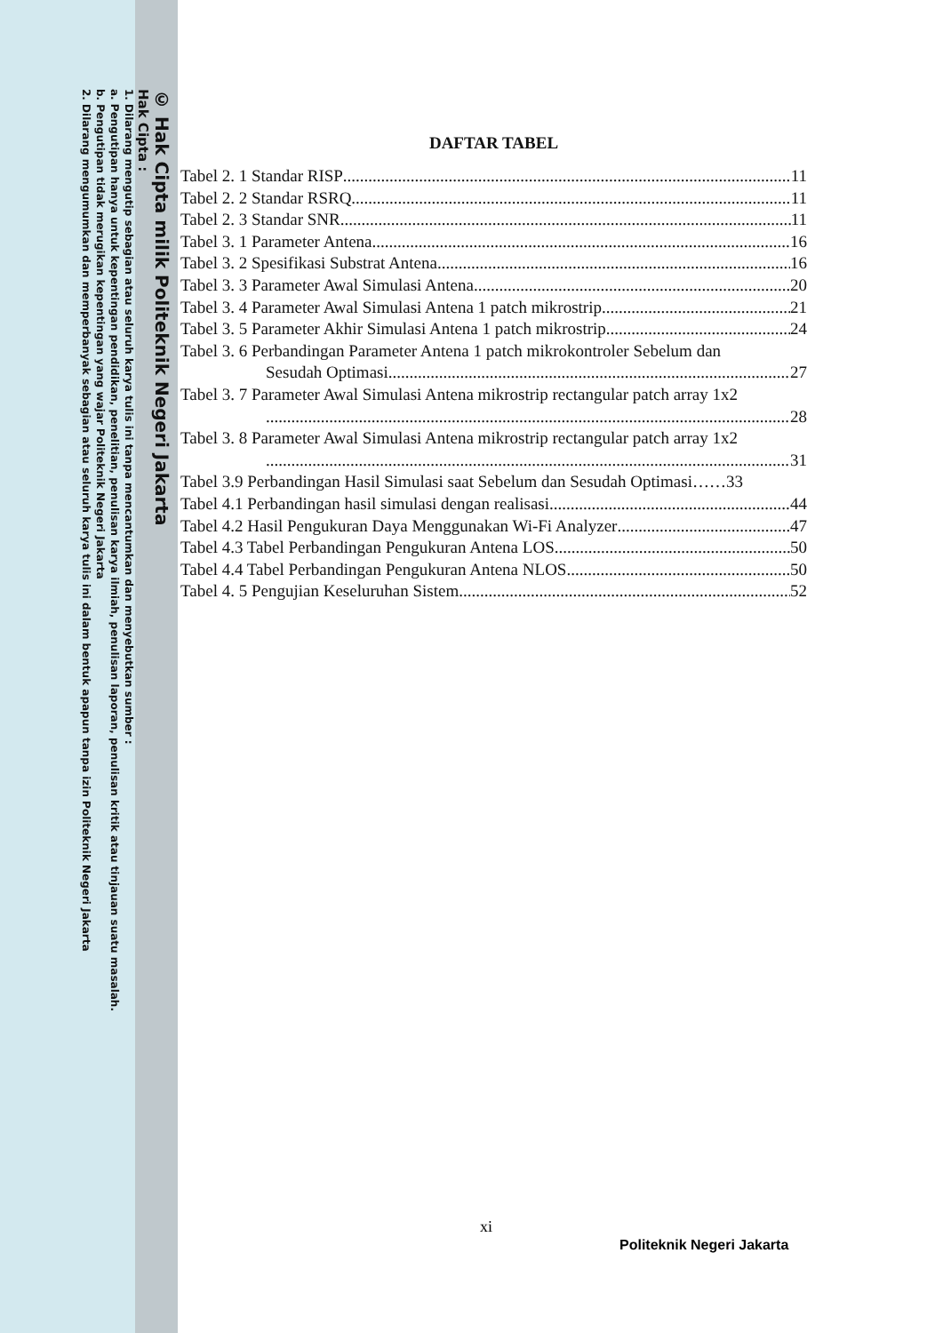© Hak Cipta milik Politeknik Negeri Jakarta
Hak Cipta :
1. Dilarang mengutip sebagian atau seluruh karya tulis ini tanpa mencantumkan dan menyebutkan sumber :
a. Pengutipan hanya untuk kepentingan pendidikan, penelitian, penulisan karya ilmiah, penulisan laporan, penulisan kritik atau tinjauan suatu masalah.
b. Pengutipan tidak merugikan kepentingan yang wajar Politeknik Negeri Jakarta
2. Dilarang mengumumkan dan memperbanyak sebagian atau seluruh karya tulis ini dalam bentuk apapun tanpa izin Politeknik Negeri Jakarta
DAFTAR TABEL
Tabel 2. 1 Standar RISP 11
Tabel 2. 2 Standar RSRQ 11
Tabel 2. 3 Standar SNR 11
Tabel 3. 1 Parameter Antena 16
Tabel 3. 2 Spesifikasi Substrat Antena 16
Tabel 3. 3 Parameter Awal Simulasi Antena 20
Tabel 3. 4 Parameter Awal Simulasi Antena 1 patch mikrostrip 21
Tabel 3. 5 Parameter Akhir Simulasi Antena 1 patch mikrostrip 24
Tabel 3. 6 Perbandingan Parameter Antena 1 patch mikrokontroler Sebelum dan
Sesudah Optimasi. 27
Tabel 3. 7 Parameter Awal Simulasi Antena mikrostrip rectangular patch array 1x2
28
Tabel 3. 8 Parameter Awal Simulasi Antena mikrostrip rectangular patch array 1x2
31
Tabel 3.9 Perbandingan Hasil Simulasi saat Sebelum dan Sesudah Optimasi…… 33
Tabel 4.1 Perbandingan hasil simulasi dengan realisasi 44
Tabel 4.2 Hasil Pengukuran Daya Menggunakan Wi-Fi Analyzer 47
Tabel 4.3 Tabel Perbandingan Pengukuran Antena LOS 50
Tabel 4.4 Tabel Perbandingan Pengukuran Antena NLOS 50
Tabel 4. 5 Pengujian Keseluruhan Sistem 52
xi
Politeknik Negeri Jakarta